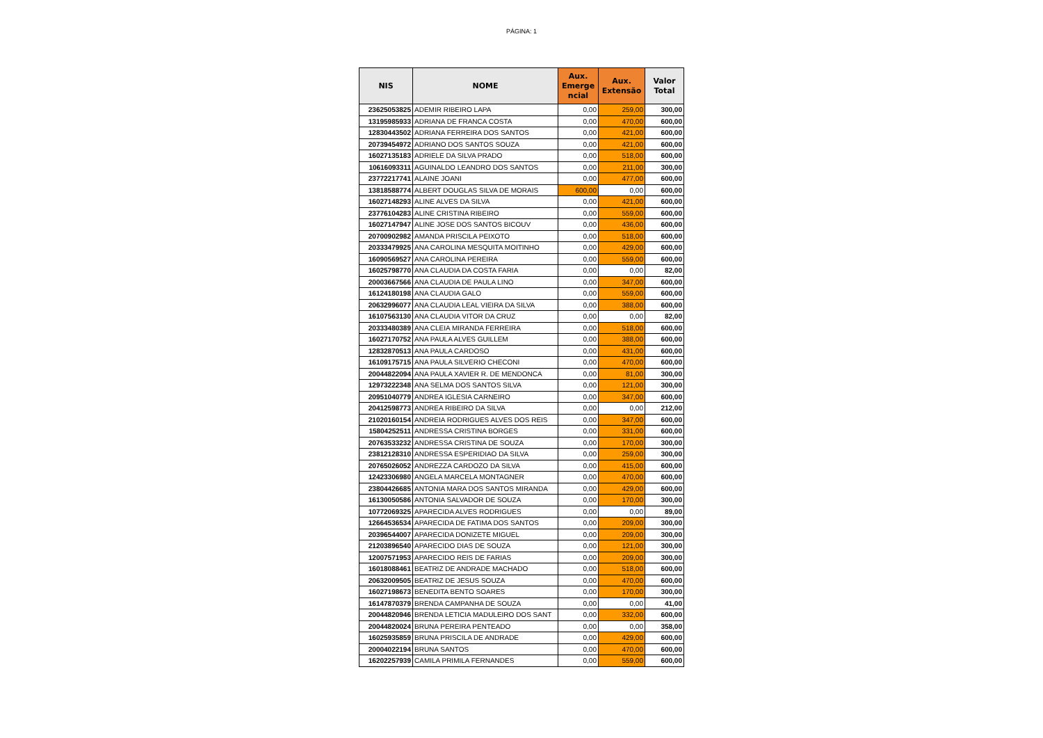PÁGINA: 1
| NIS | NOME | Aux. Emerge ncial | Aux. Extensão | Valor Total |
| --- | --- | --- | --- | --- |
| 23625053825 | ADEMIR RIBEIRO LAPA | 0,00 | 259,00 | 300,00 |
| 13195985933 | ADRIANA DE FRANCA COSTA | 0,00 | 470,00 | 600,00 |
| 12830443502 | ADRIANA FERREIRA DOS SANTOS | 0,00 | 421,00 | 600,00 |
| 20739454972 | ADRIANO DOS SANTOS SOUZA | 0,00 | 421,00 | 600,00 |
| 16027135183 | ADRIELE DA SILVA PRADO | 0,00 | 518,00 | 600,00 |
| 10616093311 | AGUINALDO LEANDRO DOS SANTOS | 0,00 | 211,00 | 300,00 |
| 23772217741 | ALAINE JOANI | 0,00 | 477,00 | 600,00 |
| 13818588774 | ALBERT DOUGLAS SILVA DE MORAIS | 600,00 | 0,00 | 600,00 |
| 16027148293 | ALINE ALVES DA SILVA | 0,00 | 421,00 | 600,00 |
| 23776104283 | ALINE CRISTINA RIBEIRO | 0,00 | 559,00 | 600,00 |
| 16027147947 | ALINE JOSE DOS SANTOS BICOUV | 0,00 | 436,00 | 600,00 |
| 20700902982 | AMANDA PRISCILA PEIXOTO | 0,00 | 518,00 | 600,00 |
| 20333479925 | ANA CAROLINA MESQUITA MOITINHO | 0,00 | 429,00 | 600,00 |
| 16090569527 | ANA CAROLINA PEREIRA | 0,00 | 559,00 | 600,00 |
| 16025798770 | ANA CLAUDIA DA COSTA FARIA | 0,00 | 0,00 | 82,00 |
| 20003667566 | ANA CLAUDIA DE PAULA LINO | 0,00 | 347,00 | 600,00 |
| 16124180198 | ANA CLAUDIA GALO | 0,00 | 559,00 | 600,00 |
| 20632996077 | ANA CLAUDIA LEAL VIEIRA DA SILVA | 0,00 | 388,00 | 600,00 |
| 16107563130 | ANA CLAUDIA VITOR DA CRUZ | 0,00 | 0,00 | 82,00 |
| 20333480389 | ANA CLEIA MIRANDA FERREIRA | 0,00 | 518,00 | 600,00 |
| 16027170752 | ANA PAULA ALVES GUILLEM | 0,00 | 388,00 | 600,00 |
| 12832870513 | ANA PAULA CARDOSO | 0,00 | 431,00 | 600,00 |
| 16109175715 | ANA PAULA SILVERIO CHECONI | 0,00 | 470,00 | 600,00 |
| 20044822094 | ANA PAULA XAVIER R. DE MENDONCA | 0,00 | 81,00 | 300,00 |
| 12973222348 | ANA SELMA DOS SANTOS SILVA | 0,00 | 121,00 | 300,00 |
| 20951040779 | ANDREA IGLESIA CARNEIRO | 0,00 | 347,00 | 600,00 |
| 20412598773 | ANDREA RIBEIRO DA SILVA | 0,00 | 0,00 | 212,00 |
| 21020160154 | ANDREIA RODRIGUES ALVES DOS REIS | 0,00 | 347,00 | 600,00 |
| 15804252511 | ANDRESSA CRISTINA BORGES | 0,00 | 331,00 | 600,00 |
| 20763533232 | ANDRESSA CRISTINA DE SOUZA | 0,00 | 170,00 | 300,00 |
| 23812128310 | ANDRESSA ESPERIDIAO DA SILVA | 0,00 | 259,00 | 300,00 |
| 20765026052 | ANDREZZA CARDOZO DA SILVA | 0,00 | 415,00 | 600,00 |
| 12423306980 | ANGELA MARCELA MONTAGNER | 0,00 | 470,00 | 600,00 |
| 23804426685 | ANTONIA MARA DOS SANTOS MIRANDA | 0,00 | 429,00 | 600,00 |
| 16130050586 | ANTONIA SALVADOR DE SOUZA | 0,00 | 170,00 | 300,00 |
| 10772069325 | APARECIDA ALVES RODRIGUES | 0,00 | 0,00 | 89,00 |
| 12664536534 | APARECIDA DE FATIMA DOS SANTOS | 0,00 | 209,00 | 300,00 |
| 20396544007 | APARECIDA DONIZETE MIGUEL | 0,00 | 209,00 | 300,00 |
| 21203896540 | APARECIDO DIAS DE SOUZA | 0,00 | 121,00 | 300,00 |
| 12007571953 | APARECIDO REIS DE FARIAS | 0,00 | 209,00 | 300,00 |
| 16018088461 | BEATRIZ DE ANDRADE MACHADO | 0,00 | 518,00 | 600,00 |
| 20632009505 | BEATRIZ DE JESUS SOUZA | 0,00 | 470,00 | 600,00 |
| 16027198673 | BENEDITA BENTO SOARES | 0,00 | 170,00 | 300,00 |
| 16147870379 | BRENDA CAMPANHA DE SOUZA | 0,00 | 0,00 | 41,00 |
| 20044820946 | BRENDA LETICIA MADULEIRO DOS SANT | 0,00 | 332,00 | 600,00 |
| 20044820024 | BRUNA PEREIRA PENTEADO | 0,00 | 0,00 | 358,00 |
| 16025935859 | BRUNA PRISCILA DE ANDRADE | 0,00 | 429,00 | 600,00 |
| 20004022194 | BRUNA SANTOS | 0,00 | 470,00 | 600,00 |
| 16202257939 | CAMILA PRIMILA FERNANDES | 0,00 | 559,00 | 600,00 |